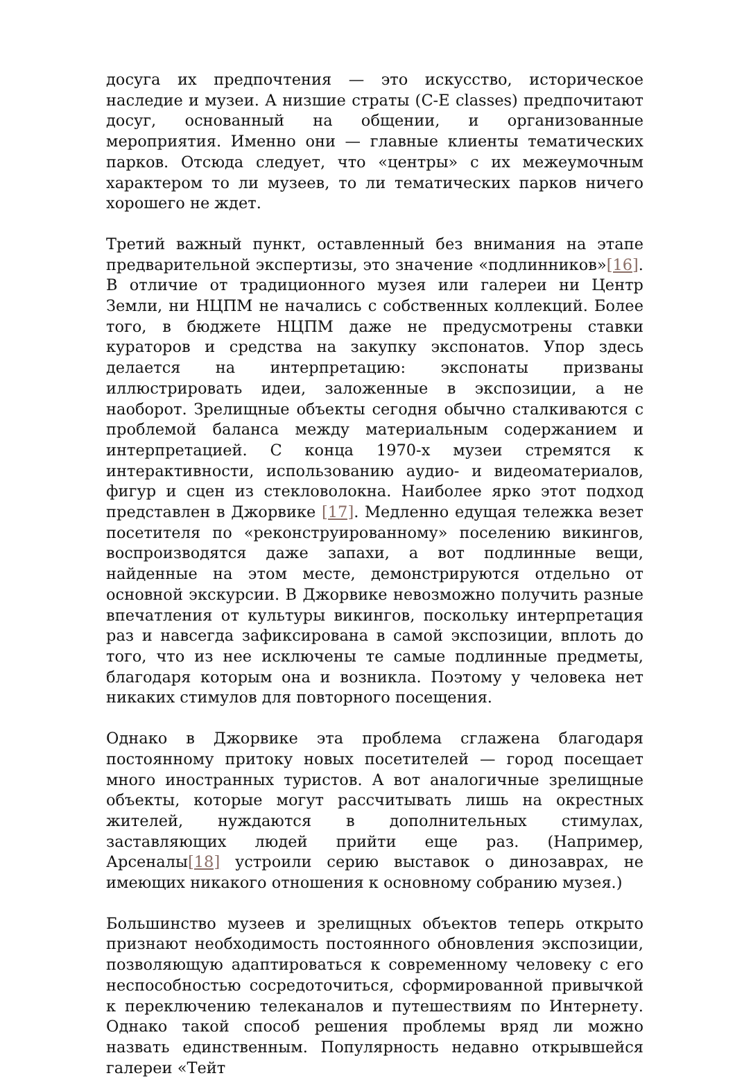досуга их предпочтения — это искусство, историческое наследие и музеи. А низшие страты (C-E classes) предпочитают досуг, основанный на общении, и организованные мероприятия. Именно они — главные клиенты тематических парков. Отсюда следует, что «центры» с их межеумочным характером то ли музеев, то ли тематических парков ничего хорошего не ждет.
Третий важный пункт, оставленный без внимания на этапе предварительной экспертизы, это значение «подлинников»[16]. В отличие от традиционного музея или галереи ни Центр Земли, ни НЦПМ не начались с собственных коллекций. Более того, в бюджете НЦПМ даже не предусмотрены ставки кураторов и средства на закупку экспонатов. Упор здесь делается на интерпретацию: экспонаты призваны иллюстрировать идеи, заложенные в экспозиции, а не наоборот. Зрелищные объекты сегодня обычно сталкиваются с проблемой баланса между материальным содержанием и интерпретацией. С конца 1970-х музеи стремятся к интерактивности, использованию аудио- и видеоматериалов, фигур и сцен из стекловолокна. Наиболее ярко этот подход представлен в Джорвике [17]. Медленно едущая тележка везет посетителя по «реконструированному» поселению викингов, воспроизводятся даже запахи, а вот подлинные вещи, найденные на этом месте, демонстрируются отдельно от основной экскурсии. В Джорвике невозможно получить разные впечатления от культуры викингов, поскольку интерпретация раз и навсегда зафиксирована в самой экспозиции, вплоть до того, что из нее исключены те самые подлинные предметы, благодаря которым она и возникла. Поэтому у человека нет никаких стимулов для повторного посещения.
Однако в Джорвике эта проблема сглажена благодаря постоянному притоку новых посетителей — город посещает много иностранных туристов. А вот аналогичные зрелищные объекты, которые могут рассчитывать лишь на окрестных жителей, нуждаются в дополнительных стимулах, заставляющих людей прийти еще раз. (Например, Арсеналы[18] устроили серию выставок о динозаврах, не имеющих никакого отношения к основному собранию музея.)
Большинство музеев и зрелищных объектов теперь открыто признают необходимость постоянного обновления экспозиции, позволяющую адаптироваться к современному человеку с его неспособностью сосредоточиться, сформированной привычкой к переключению телеканалов и путешествиям по Интернету. Однако такой способ решения проблемы вряд ли можно назвать единственным. Популярность недавно открывшейся галереи «Тейт